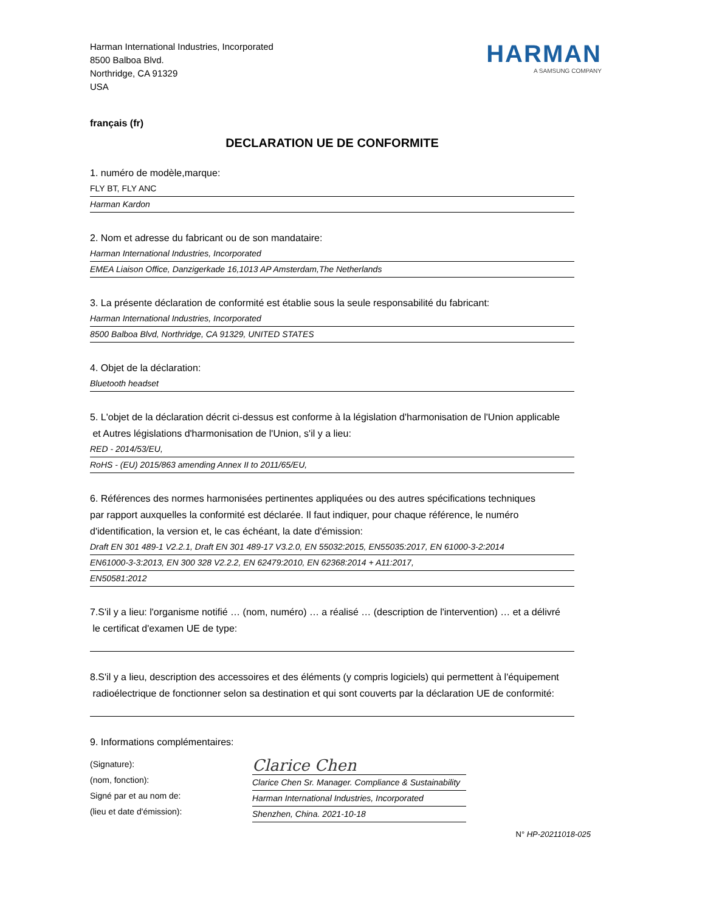Harman International Industries, Incorporated
8500 Balboa Blvd.
Northridge, CA 91329
USA
HARMAN
A SAMSUNG COMPANY
français (fr)
DECLARATION UE DE CONFORMITE
1. numéro de modèle,marque:
FLY BT, FLY ANC
Harman Kardon
2. Nom et adresse du fabricant ou de son mandataire:
Harman International Industries, Incorporated
EMEA Liaison Office, Danzigerkade 16,1013 AP Amsterdam,The Netherlands
3. La présente déclaration de conformité est établie sous la seule responsabilité du fabricant:
Harman International Industries, Incorporated
8500 Balboa Blvd, Northridge, CA 91329, UNITED STATES
4. Objet de la déclaration:
Bluetooth headset
5. L'objet de la déclaration décrit ci-dessus est conforme à la législation d'harmonisation de l'Union applicable
et Autres législations d'harmonisation de l'Union, s'il y a lieu:
RED - 2014/53/EU,
RoHS - (EU) 2015/863 amending Annex II to 2011/65/EU,
6. Références des normes harmonisées pertinentes appliquées ou des autres spécifications techniques
par rapport auxquelles la conformité est déclarée. Il faut indiquer, pour chaque référence, le numéro
d'identification, la version et, le cas échéant, la date d'émission:
Draft EN 301 489-1 V2.2.1, Draft EN 301 489-17 V3.2.0, EN 55032:2015, EN55035:2017, EN 61000-3-2:2014
EN61000-3-3:2013, EN 300 328 V2.2.2, EN 62479:2010, EN 62368:2014 + A11:2017,
EN50581:2012
7.S'il y a lieu: l'organisme notifié … (nom, numéro) … a réalisé … (description de l'intervention) … et a délivré
le certificat d'examen UE de type:
8.S'il y a lieu, description des accessoires et des éléments (y compris logiciels) qui permettent à l'équipement
radioélectrique de fonctionner selon sa destination et qui sont couverts par la déclaration UE de conformité:
9. Informations complémentaires:
(Signature):
(nom, fonction):
Signé par et au nom de:
(lieu et date d'émission):
Clarice Chen
Clarice Chen Sr. Manager. Compliance & Sustainability
Harman International Industries, Incorporated
Shenzhen, China. 2021-10-18
N° HP-20211018-025